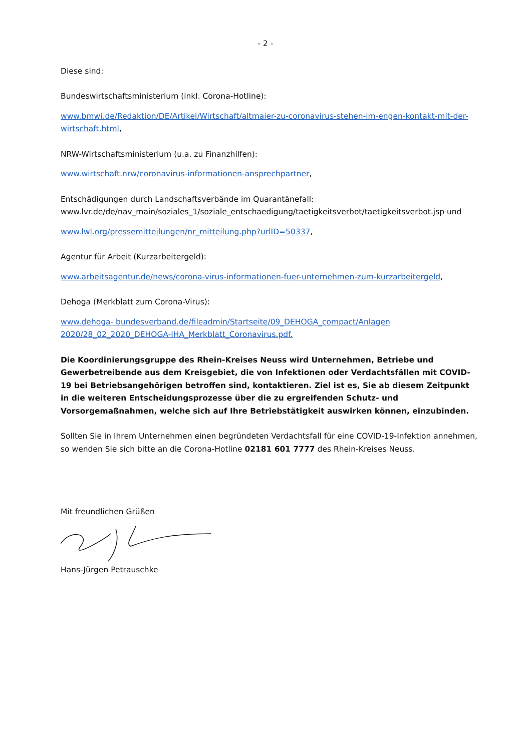- 2 -
Diese sind:
Bundeswirtschaftsministerium (inkl. Corona-Hotline):
www.bmwi.de/Redaktion/DE/Artikel/Wirtschaft/altmaier-zu-coronavirus-stehen-im-engen-kontakt-mit-der-wirtschaft.html,
NRW-Wirtschaftsministerium (u.a. zu Finanzhilfen):
www.wirtschaft.nrw/coronavirus-informationen-ansprechpartner,
Entschädigungen durch Landschaftsverbände im Quarantänefall:
www.lvr.de/de/nav_main/soziales_1/soziale_entschaedigung/taetigkeitsverbot/taetigkeitsverbot.jsp und
www.lwl.org/pressemitteilungen/nr_mitteilung.php?urlID=50337,
Agentur für Arbeit (Kurzarbeitergeld):
www.arbeitsagentur.de/news/corona-virus-informationen-fuer-unternehmen-zum-kurzarbeitergeld,
Dehoga (Merkblatt zum Corona-Virus):
www.dehoga- bundesverband.de/fileadmin/Startseite/09_DEHOGA_compact/Anlagen
2020/28_02_2020_DEHOGA-IHA_Merkblatt_Coronavirus.pdf.
Die Koordinierungsgruppe des Rhein-Kreises Neuss wird Unternehmen, Betriebe und Gewerbetreibende aus dem Kreisgebiet, die von Infektionen oder Verdachtsfällen mit COVID-19 bei Betriebsangehörigen betroffen sind, kontaktieren. Ziel ist es, Sie ab diesem Zeitpunkt in die weiteren Entscheidungsprozesse über die zu ergreifenden Schutz- und Vorsorgemaßnahmen, welche sich auf Ihre Betriebstätigkeit auswirken können, einzubinden.
Sollten Sie in Ihrem Unternehmen einen begründeten Verdachtsfall für eine COVID-19-Infektion annehmen, so wenden Sie sich bitte an die Corona-Hotline 02181 601 7777 des Rhein-Kreises Neuss.
Mit freundlichen Grüßen
Hans-Jürgen Petrauschke